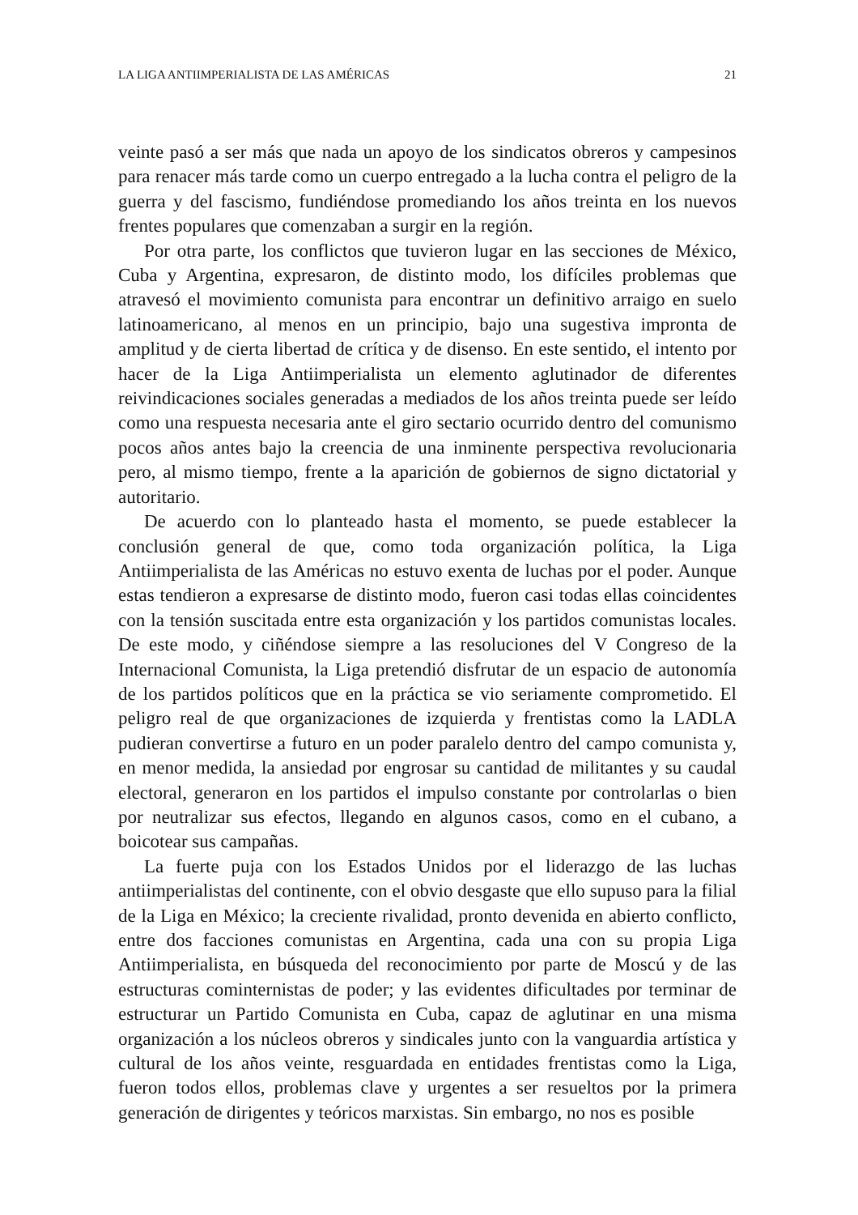LA LIGA ANTIIMPERIALISTA DE LAS AMÉRICAS 21
veinte pasó a ser más que nada un apoyo de los sindicatos obreros y campesinos para renacer más tarde como un cuerpo entregado a la lucha contra el peligro de la guerra y del fascismo, fundiéndose promediando los años treinta en los nuevos frentes populares que comenzaban a surgir en la región.
Por otra parte, los conflictos que tuvieron lugar en las secciones de México, Cuba y Argentina, expresaron, de distinto modo, los difíciles problemas que atravesó el movimiento comunista para encontrar un definitivo arraigo en suelo latinoamericano, al menos en un principio, bajo una sugestiva impronta de amplitud y de cierta libertad de crítica y de disenso. En este sentido, el intento por hacer de la Liga Antiimperialista un elemento aglutinador de diferentes reivindicaciones sociales generadas a mediados de los años treinta puede ser leído como una respuesta necesaria ante el giro sectario ocurrido dentro del comunismo pocos años antes bajo la creencia de una inminente perspectiva revolucionaria pero, al mismo tiempo, frente a la aparición de gobiernos de signo dictatorial y autoritario.
De acuerdo con lo planteado hasta el momento, se puede establecer la conclusión general de que, como toda organización política, la Liga Antiimperialista de las Américas no estuvo exenta de luchas por el poder. Aunque estas tendieron a expresarse de distinto modo, fueron casi todas ellas coincidentes con la tensión suscitada entre esta organización y los partidos comunistas locales. De este modo, y ciñéndose siempre a las resoluciones del V Congreso de la Internacional Comunista, la Liga pretendió disfrutar de un espacio de autonomía de los partidos políticos que en la práctica se vio seriamente comprometido. El peligro real de que organizaciones de izquierda y frentistas como la LADLA pudieran convertirse a futuro en un poder paralelo dentro del campo comunista y, en menor medida, la ansiedad por engrosar su cantidad de militantes y su caudal electoral, generaron en los partidos el impulso constante por controlarlas o bien por neutralizar sus efectos, llegando en algunos casos, como en el cubano, a boicotear sus campañas.
La fuerte puja con los Estados Unidos por el liderazgo de las luchas antiimperialistas del continente, con el obvio desgaste que ello supuso para la filial de la Liga en México; la creciente rivalidad, pronto devenida en abierto conflicto, entre dos facciones comunistas en Argentina, cada una con su propia Liga Antiimperialista, en búsqueda del reconocimiento por parte de Moscú y de las estructuras cominternistas de poder; y las evidentes dificultades por terminar de estructurar un Partido Comunista en Cuba, capaz de aglutinar en una misma organización a los núcleos obreros y sindicales junto con la vanguardia artística y cultural de los años veinte, resguardada en entidades frentistas como la Liga, fueron todos ellos, problemas clave y urgentes a ser resueltos por la primera generación de dirigentes y teóricos marxistas. Sin embargo, no nos es posible